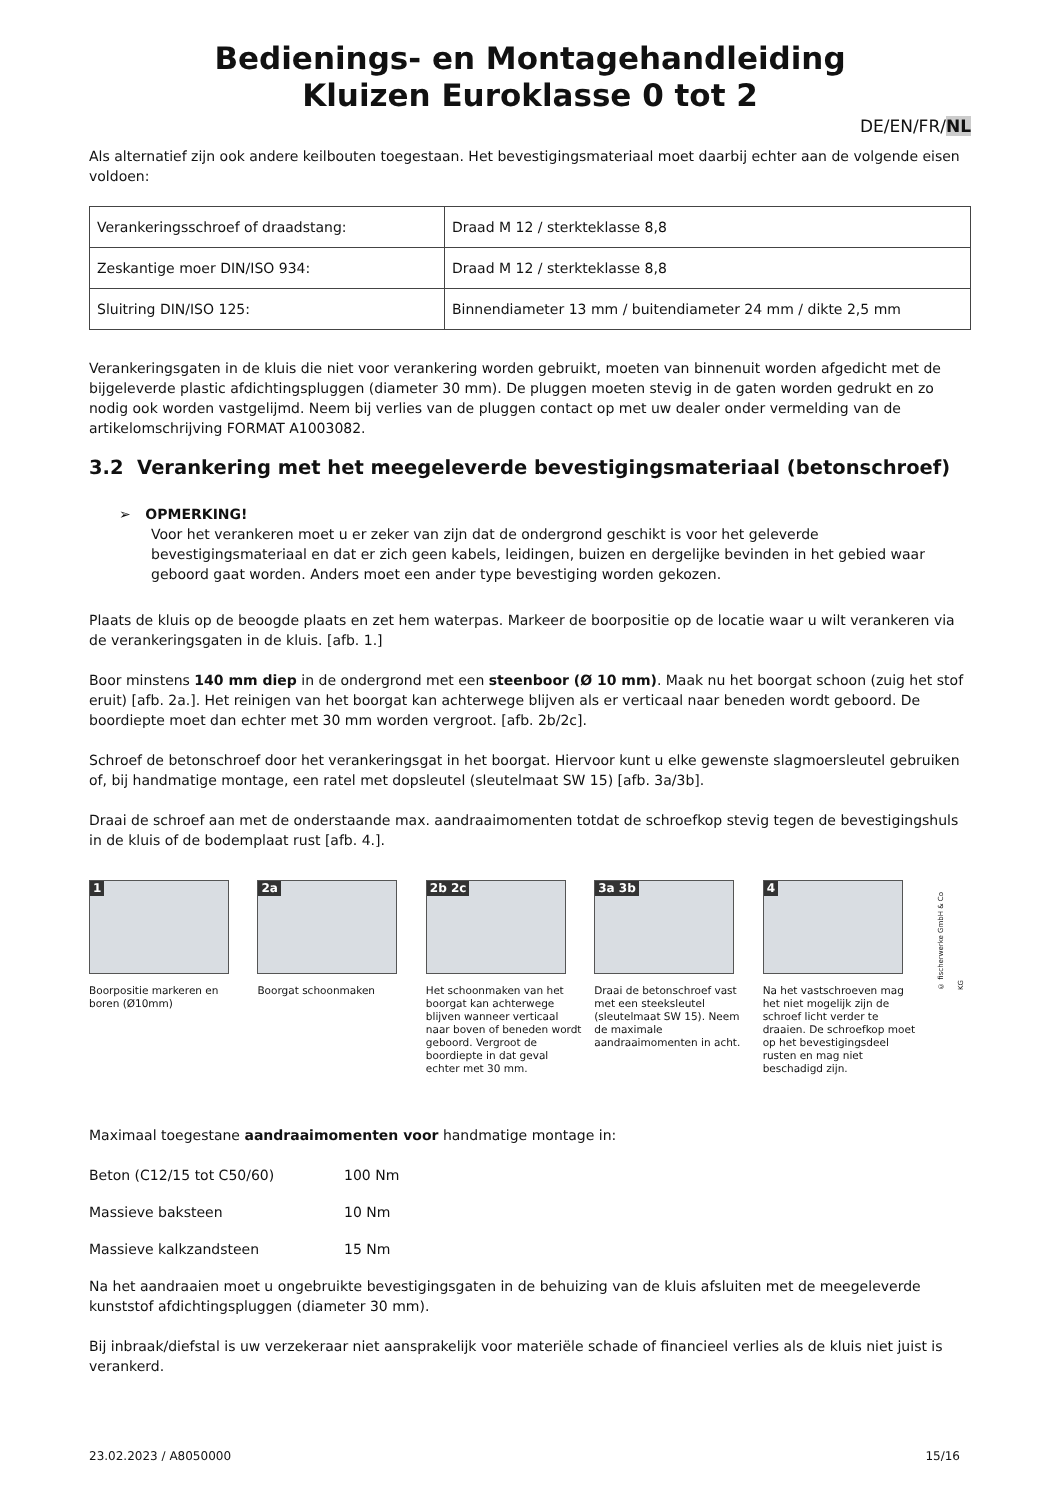Bedienings- en Montagehandleiding
Kluizen Euroklasse 0 tot 2
DE/EN/FR/NL
Als alternatief zijn ook andere keilbouten toegestaan. Het bevestigingsmateriaal moet daarbij echter aan de volgende eisen voldoen:
| Verankeringsschroef of draadstang: | Draad M 12 / sterkteklasse 8,8 |
| Zeskantige moer DIN/ISO 934: | Draad M 12 / sterkteklasse 8,8 |
| Sluitring DIN/ISO 125: | Binnendiameter 13 mm / buitendiameter 24 mm / dikte 2,5 mm |
Verankeringsgaten in de kluis die niet voor verankering worden gebruikt, moeten van binnenuit worden afgedicht met de bijgeleverde plastic afdichtingspluggen (diameter 30 mm). De pluggen moeten stevig in de gaten worden gedrukt en zo nodig ook worden vastgelijmd. Neem bij verlies van de pluggen contact op met uw dealer onder vermelding van de artikelomschrijving FORMAT A1003082.
3.2 Verankering met het meegeleverde bevestigingsmateriaal (betonschroef)
➢ OPMERKING!
Voor het verankeren moet u er zeker van zijn dat de ondergrond geschikt is voor het geleverde bevestigingsmateriaal en dat er zich geen kabels, leidingen, buizen en dergelijke bevinden in het gebied waar geboord gaat worden. Anders moet een ander type bevestiging worden gekozen.
Plaats de kluis op de beoogde plaats en zet hem waterpas. Markeer de boorpositie op de locatie waar u wilt verankeren via de verankeringsgaten in de kluis. [afb. 1.]
Boor minstens 140 mm diep in de ondergrond met een steenboor (Ø 10 mm). Maak nu het boorgat schoon (zuig het stof eruit) [afb. 2a.]. Het reinigen van het boorgat kan achterwege blijven als er verticaal naar beneden wordt geboord. De boordiepte moet dan echter met 30 mm worden vergroot. [afb. 2b/2c].
Schroef de betonschroef door het verankeringsgat in het boorgat. Hiervoor kunt u elke gewenste slagmoersleutel gebruiken of, bij handmatige montage, een ratel met dopsleutel (sleutelmaat SW 15) [afb. 3a/3b].
Draai de schroef aan met de onderstaande max. aandraaimomenten totdat de schroefkop stevig tegen de bevestigingshuls in de kluis of de bodemplaat rust [afb. 4.].
1
Boorpositie markeren en boren (Ø10mm)
2a
Boorgat schoonmaken
2b 2c
Het schoonmaken van het boorgat kan achterwege blijven wanneer verticaal naar boven of beneden wordt geboord. Vergroot de boordiepte in dat geval echter met 30 mm.
3a 3b
Draai de betonschroef vast met een steeksleutel (sleutelmaat SW 15). Neem de maximale aandraaimomenten in acht.
4
Na het vastschroeven mag het niet mogelijk zijn de schroef licht verder te draaien. De schroefkop moet op het bevestigingsdeel rusten en mag niet beschadigd zijn.
© fischerwerke GmbH & Co KG
Maximaal toegestane aandraaimomenten voor handmatige montage in:
Beton (C12/15 tot C50/60) 100 Nm
Massieve baksteen 10 Nm
Massieve kalkzandsteen 15 Nm
Na het aandraaien moet u ongebruikte bevestigingsgaten in de behuizing van de kluis afsluiten met de meegeleverde kunststof afdichtingspluggen (diameter 30 mm).
Bij inbraak/diefstal is uw verzekeraar niet aansprakelijk voor materiële schade of financieel verlies als de kluis niet juist is verankerd.
23.02.2023 / A8050000 15/16